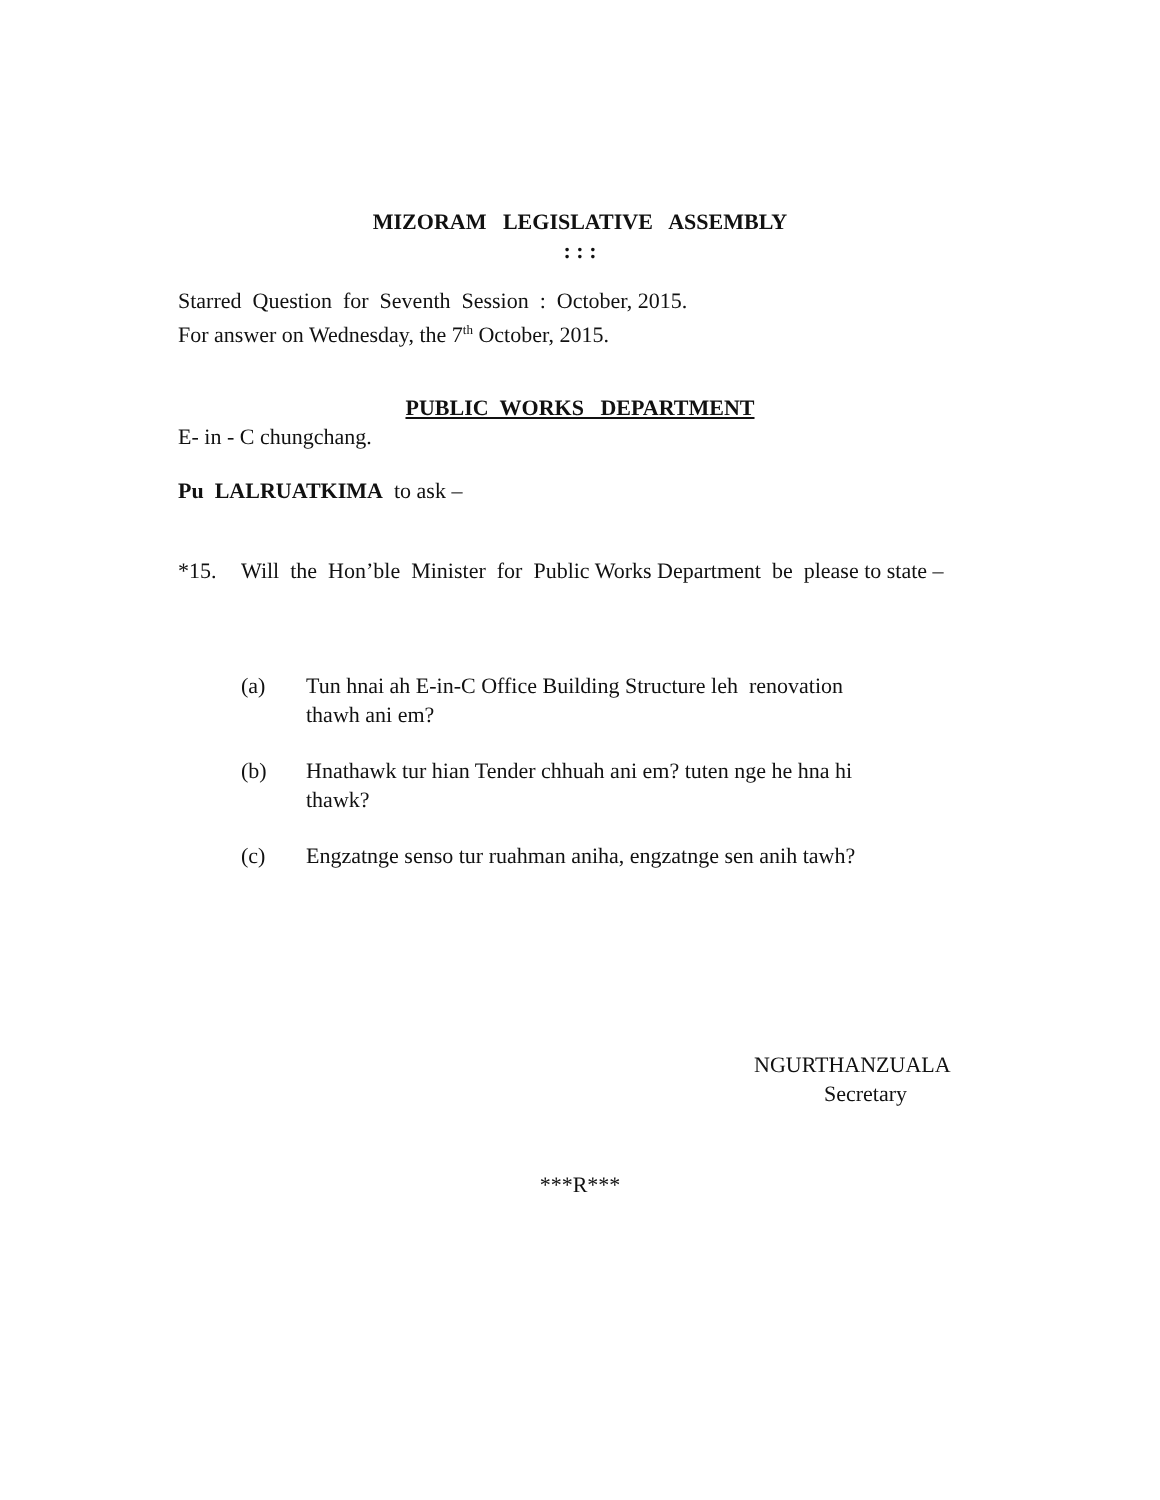MIZORAM LEGISLATIVE ASSEMBLY
: : :
Starred Question for Seventh Session : October, 2015.
For answer on Wednesday, the 7<sup>th</sup> October, 2015.
PUBLIC WORKS DEPARTMENT
E- in - C chungchang.
Pu LALRUATKIMA to ask –
*15. Will the Hon’ble Minister for Public Works Department be please to state –
(a) Tun hnai ah E-in-C Office Building Structure leh renovation
thawh ani em?
(b) Hnathawk tur hian Tender chhuah ani em? tuten nge he hna hi
thawk?
(c) Engzatnge senso tur ruahman aniha, engzatnge sen anih tawh?
NGURTHANZUALA
Secretary
***R***